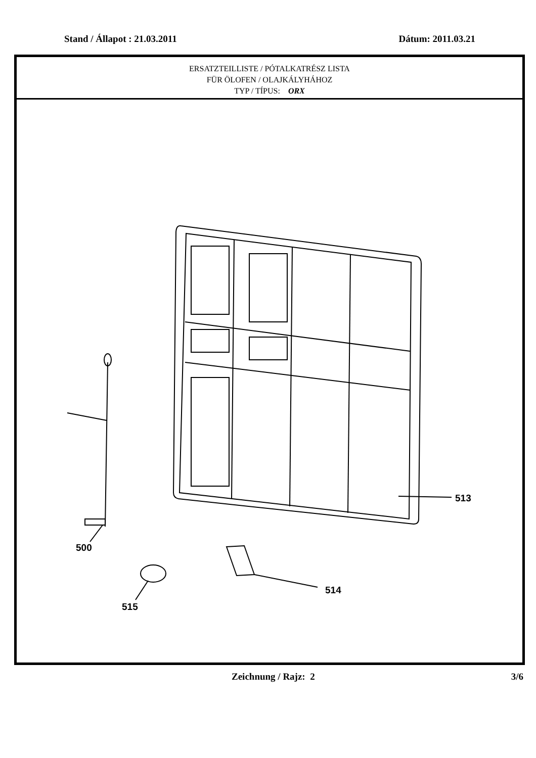Stand / Állapot : 21.03.2011 Dátum: 2011.03.21
ERSATZTEILLISTE / PÓTALKATRÉSZ LISTA
FÜR ÖLOFEN / OLAJKÁLYHÁHOZ
TYP / TÍPUS: ORX
513
500
514
515
Zeichnung / Rajz: 2 3/6